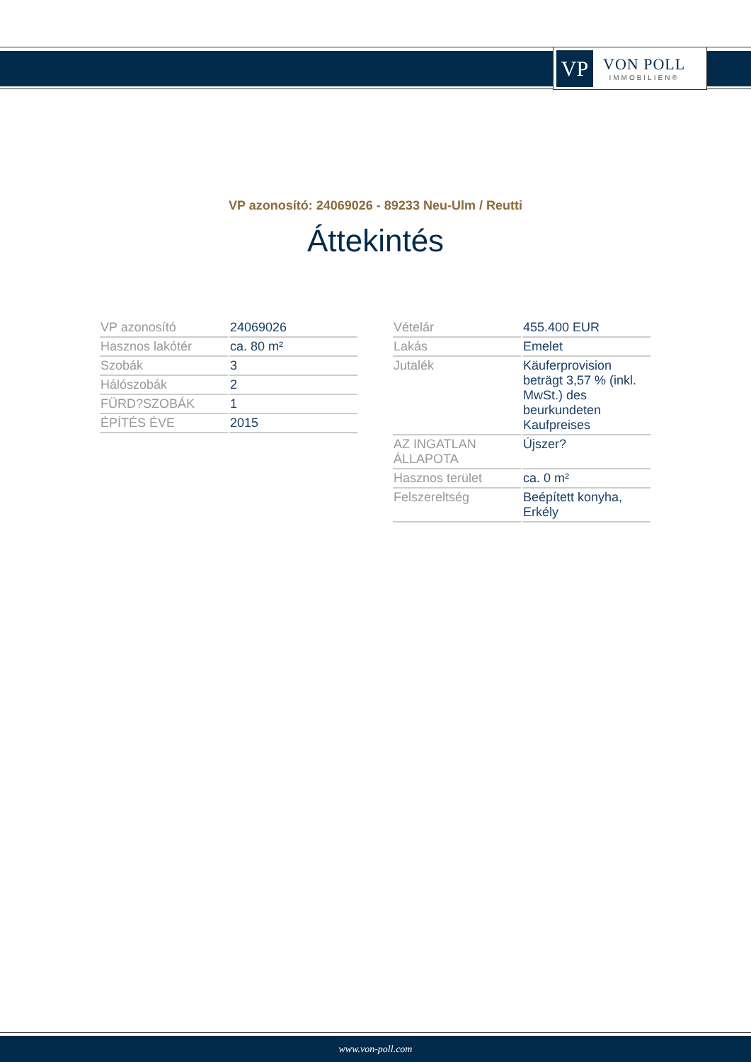VP
VON POLL
IMMOBILIEN®
VP azonosító: 24069026 - 89233 Neu-Ulm / Reutti
Áttekintés
| VP azonosító | 24069026 |
| Hasznos lakótér | ca. 80 m² |
| Szobák | 3 |
| Hálószobák | 2 |
| FÜRD?SZOBÁK | 1 |
| ÉPÍTÉS ÉVE | 2015 |
| Vételár | 455.400 EUR |
| Lakás | Emelet |
| Jutalék | Käuferprovision beträgt 3,57 % (inkl. MwSt.) des beurkundeten Kaufpreises |
| AZ INGATLAN ÁLLAPOTA | Újszer? |
| Hasznos terület | ca. 0 m² |
| Felszereltség | Beépített konyha, Erkély |
www.von-poll.com